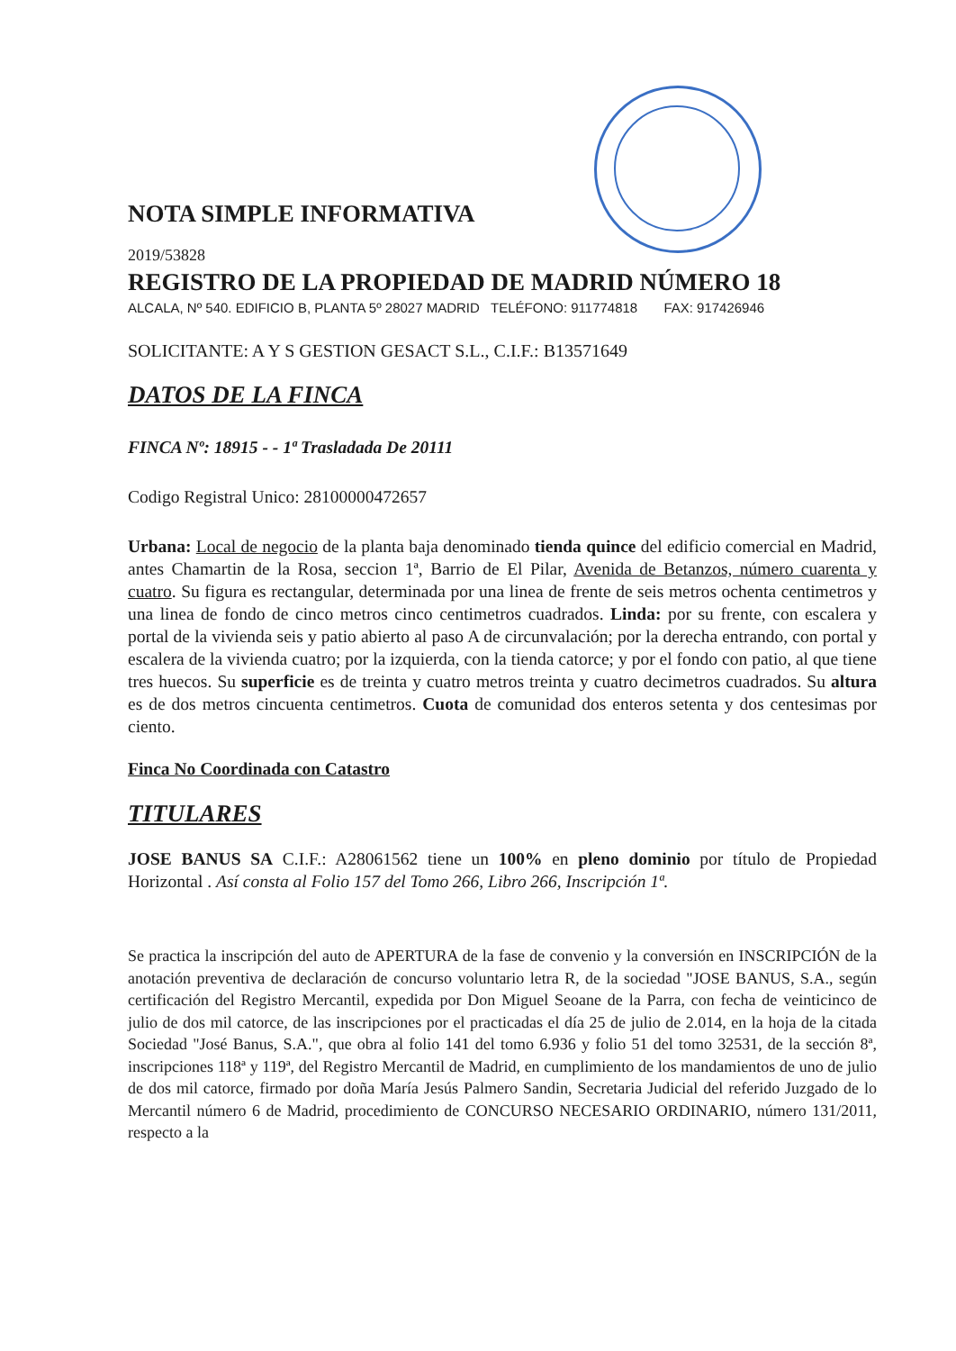NOTA SIMPLE INFORMATIVA
2019/53828
REGISTRO DE LA PROPIEDAD DE MADRID NÚMERO 18
ALCALA, Nº 540. EDIFICIO B, PLANTA 5º 28027 MADRID TELÉFONO: 911774818 FAX: 917426946
SOLICITANTE: A Y S GESTION GESACT S.L., C.I.F.: B13571649
DATOS DE LA FINCA
FINCA Nº: 18915 - - 1ª Trasladada De 20111
Codigo Registral Unico: 28100000472657
Urbana: Local de negocio de la planta baja denominado tienda quince del edificio comercial en Madrid, antes Chamartin de la Rosa, seccion 1ª, Barrio de El Pilar, Avenida de Betanzos, número cuarenta y cuatro. Su figura es rectangular, determinada por una linea de frente de seis metros ochenta centimetros y una linea de fondo de cinco metros cinco centimetros cuadrados. Linda: por su frente, con escalera y portal de la vivienda seis y patio abierto al paso A de circunvalación; por la derecha entrando, con portal y escalera de la vivienda cuatro; por la izquierda, con la tienda catorce; y por el fondo con patio, al que tiene tres huecos. Su superficie es de treinta y cuatro metros treinta y cuatro decimetros cuadrados. Su altura es de dos metros cincuenta centimetros. Cuota de comunidad dos enteros setenta y dos centesimas por ciento.
Finca No Coordinada con Catastro
TITULARES
JOSE BANUS SA C.I.F.: A28061562 tiene un 100% en pleno dominio por título de Propiedad Horizontal . Así consta al Folio 157 del Tomo 266, Libro 266, Inscripción 1ª.
Se practica la inscripción del auto de APERTURA de la fase de convenio y la conversión en INSCRIPCIÓN de la anotación preventiva de declaración de concurso voluntario letra R, de la sociedad "JOSE BANUS, S.A., según certificación del Registro Mercantil, expedida por Don Miguel Seoane de la Parra, con fecha de veinticinco de julio de dos mil catorce, de las inscripciones por el practicadas el día 25 de julio de 2.014, en la hoja de la citada Sociedad "José Banus, S.A.", que obra al folio 141 del tomo 6.936 y folio 51 del tomo 32531, de la sección 8ª, inscripciones 118ª y 119ª, del Registro Mercantil de Madrid, en cumplimiento de los mandamientos de uno de julio de dos mil catorce, firmado por doña María Jesús Palmero Sandin, Secretaria Judicial del referido Juzgado de lo Mercantil número 6 de Madrid, procedimiento de CONCURSO NECESARIO ORDINARIO, número 131/2011, respecto a la